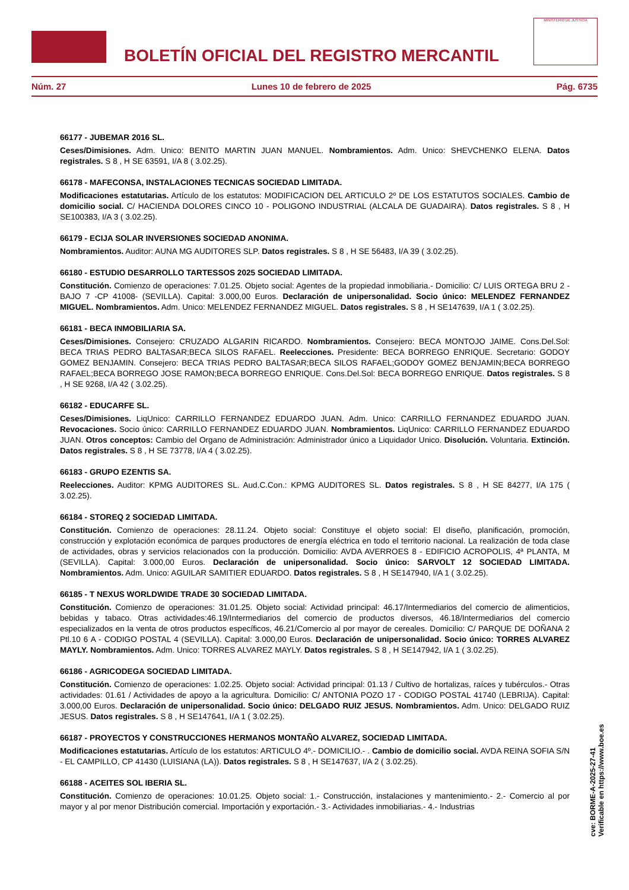BOLETÍN OFICIAL DEL REGISTRO MERCANTIL
MINISTERIO DE JUSTICIA
Núm. 27 Lunes 10 de febrero de 2025 Pág. 6735
66177 - JUBEMAR 2016 SL.
Ceses/Dimisiones. Adm. Unico: BENITO MARTIN JUAN MANUEL. Nombramientos. Adm. Unico: SHEVCHENKO ELENA. Datos registrales. S 8 , H SE 63591, I/A 8 ( 3.02.25).
66178 - MAFECONSA, INSTALACIONES TECNICAS SOCIEDAD LIMITADA.
Modificaciones estatutarias. Artículo de los estatutos: MODIFICACION DEL ARTICULO 2º DE LOS ESTATUTOS SOCIALES. Cambio de domicilio social. C/ HACIENDA DOLORES CINCO 10 - POLIGONO INDUSTRIAL (ALCALA DE GUADAIRA). Datos registrales. S 8 , H SE100383, I/A 3 ( 3.02.25).
66179 - ECIJA SOLAR INVERSIONES SOCIEDAD ANONIMA.
Nombramientos. Auditor: AUNA MG AUDITORES SLP. Datos registrales. S 8 , H SE 56483, I/A 39 ( 3.02.25).
66180 - ESTUDIO DESARROLLO TARTESSOS 2025 SOCIEDAD LIMITADA.
Constitución. Comienzo de operaciones: 7.01.25. Objeto social: Agentes de la propiedad inmobiliaria.- Domicilio: C/ LUIS ORTEGA BRU 2 - BAJO 7 -CP 41008- (SEVILLA). Capital: 3.000,00 Euros. Declaración de unipersonalidad. Socio único: MELENDEZ FERNANDEZ MIGUEL. Nombramientos. Adm. Unico: MELENDEZ FERNANDEZ MIGUEL. Datos registrales. S 8 , H SE147639, I/A 1 ( 3.02.25).
66181 - BECA INMOBILIARIA SA.
Ceses/Dimisiones. Consejero: CRUZADO ALGARIN RICARDO. Nombramientos. Consejero: BECA MONTOJO JAIME. Cons.Del.Sol: BECA TRIAS PEDRO BALTASAR;BECA SILOS RAFAEL. Reelecciones. Presidente: BECA BORREGO ENRIQUE. Secretario: GODOY GOMEZ BENJAMIN. Consejero: BECA TRIAS PEDRO BALTASAR;BECA SILOS RAFAEL;GODOY GOMEZ BENJAMIN;BECA BORREGO RAFAEL;BECA BORREGO JOSE RAMON;BECA BORREGO ENRIQUE. Cons.Del.Sol: BECA BORREGO ENRIQUE. Datos registrales. S 8 , H SE 9268, I/A 42 ( 3.02.25).
66182 - EDUCARFE SL.
Ceses/Dimisiones. LiqUnico: CARRILLO FERNANDEZ EDUARDO JUAN. Adm. Unico: CARRILLO FERNANDEZ EDUARDO JUAN. Revocaciones. Socio único: CARRILLO FERNANDEZ EDUARDO JUAN. Nombramientos. LiqUnico: CARRILLO FERNANDEZ EDUARDO JUAN. Otros conceptos: Cambio del Organo de Administración: Administrador único a Liquidador Unico. Disolución. Voluntaria. Extinción. Datos registrales. S 8 , H SE 73778, I/A 4 ( 3.02.25).
66183 - GRUPO EZENTIS SA.
Reelecciones. Auditor: KPMG AUDITORES SL. Aud.C.Con.: KPMG AUDITORES SL. Datos registrales. S 8 , H SE 84277, I/A 175 ( 3.02.25).
66184 - STOREQ 2 SOCIEDAD LIMITADA.
Constitución. Comienzo de operaciones: 28.11.24. Objeto social: Constituye el objeto social: El diseño, planificación, promoción, construcción y explotación económica de parques productores de energía eléctrica en todo el territorio nacional. La realización de toda clase de actividades, obras y servicios relacionados con la producción. Domicilio: AVDA AVERROES 8 - EDIFICIO ACROPOLIS, 4ª PLANTA, M (SEVILLA). Capital: 3.000,00 Euros. Declaración de unipersonalidad. Socio único: SARVOLT 12 SOCIEDAD LIMITADA. Nombramientos. Adm. Unico: AGUILAR SAMITIER EDUARDO. Datos registrales. S 8 , H SE147940, I/A 1 ( 3.02.25).
66185 - T NEXUS WORLDWIDE TRADE 30 SOCIEDAD LIMITADA.
Constitución. Comienzo de operaciones: 31.01.25. Objeto social: Actividad principal: 46.17/Intermediarios del comercio de alimenticios, bebidas y tabaco. Otras actividades:46.19/Intermediarios del comercio de productos diversos, 46.18/Intermediarios del comercio especializados en la venta de otros productos específicos, 46.21/Comercio al por mayor de cereales. Domicilio: C/ PARQUE DE DOÑANA 2 Ptl.10 6 A - CODIGO POSTAL 4 (SEVILLA). Capital: 3.000,00 Euros. Declaración de unipersonalidad. Socio único: TORRES ALVAREZ MAYLY. Nombramientos. Adm. Unico: TORRES ALVAREZ MAYLY. Datos registrales. S 8 , H SE147942, I/A 1 ( 3.02.25).
66186 - AGRICODEGA SOCIEDAD LIMITADA.
Constitución. Comienzo de operaciones: 1.02.25. Objeto social: Actividad principal: 01.13 / Cultivo de hortalizas, raíces y tubérculos.- Otras actividades: 01.61 / Actividades de apoyo a la agricultura. Domicilio: C/ ANTONIA POZO 17 - CODIGO POSTAL 41740 (LEBRIJA). Capital: 3.000,00 Euros. Declaración de unipersonalidad. Socio único: DELGADO RUIZ JESUS. Nombramientos. Adm. Unico: DELGADO RUIZ JESUS. Datos registrales. S 8 , H SE147641, I/A 1 ( 3.02.25).
66187 - PROYECTOS Y CONSTRUCCIONES HERMANOS MONTAÑO ALVAREZ, SOCIEDAD LIMITADA.
Modificaciones estatutarias. Artículo de los estatutos: ARTICULO 4º.- DOMICILIO.- . Cambio de domicilio social. AVDA REINA SOFIA S/N - EL CAMPILLO, CP 41430 (LUISIANA (LA)). Datos registrales. S 8 , H SE147637, I/A 2 ( 3.02.25).
66188 - ACEITES SOL IBERIA SL.
Constitución. Comienzo de operaciones: 10.01.25. Objeto social: 1.- Construcción, instalaciones y mantenimiento.- 2.- Comercio al por mayor y al por menor Distribución comercial. Importación y exportación.- 3.- Actividades inmobiliarias.- 4.- Industrias
cve: BORME-A-2025-27-41
Verificable en https://www.boe.es